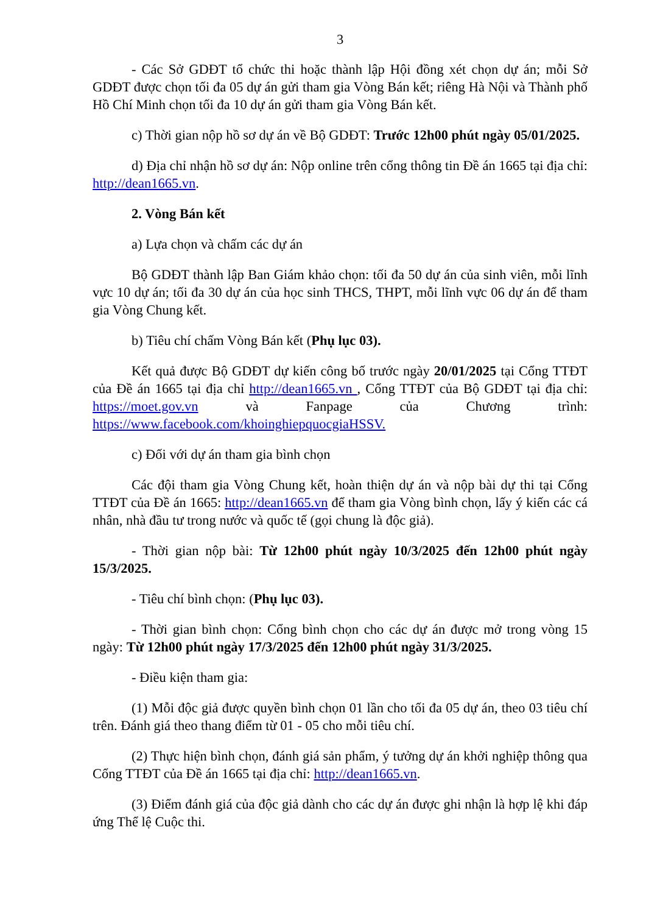3
- Các Sở GDĐT tổ chức thi hoặc thành lập Hội đồng xét chọn dự án; mỗi Sở GDĐT được chọn tối đa 05 dự án gửi tham gia Vòng Bán kết; riêng Hà Nội và Thành phố Hồ Chí Minh chọn tối đa 10 dự án gửi tham gia Vòng Bán kết.
c) Thời gian nộp hồ sơ dự án về Bộ GDĐT: Trước 12h00 phút ngày 05/01/2025.
d) Địa chỉ nhận hồ sơ dự án: Nộp online trên cổng thông tin Đề án 1665 tại địa chỉ: http://dean1665.vn.
2. Vòng Bán kết
a) Lựa chọn và chấm các dự án
Bộ GDĐT thành lập Ban Giám khảo chọn: tối đa 50 dự án của sinh viên, mỗi lĩnh vực 10 dự án; tối đa 30 dự án của học sinh THCS, THPT, mỗi lĩnh vực 06 dự án để tham gia Vòng Chung kết.
b) Tiêu chí chấm Vòng Bán kết (Phụ lục 03).
Kết quả được Bộ GDĐT dự kiến công bố trước ngày 20/01/2025 tại Cổng TTĐT của Đề án 1665 tại địa chỉ http://dean1665.vn , Cổng TTĐT của Bộ GDĐT tại địa chỉ: https://moet.gov.vn và Fanpage của Chương trình: https://www.facebook.com/khoinghiepquocgiaHSSV.
c) Đối với dự án tham gia bình chọn
Các đội tham gia Vòng Chung kết, hoàn thiện dự án và nộp bài dự thi tại Cổng TTĐT của Đề án 1665: http://dean1665.vn để tham gia Vòng bình chọn, lấy ý kiến các cá nhân, nhà đầu tư trong nước và quốc tế (gọi chung là độc giả).
- Thời gian nộp bài: Từ 12h00 phút ngày 10/3/2025 đến 12h00 phút ngày 15/3/2025.
- Tiêu chí bình chọn: (Phụ lục 03).
- Thời gian bình chọn: Cổng bình chọn cho các dự án được mở trong vòng 15 ngày: Từ 12h00 phút ngày 17/3/2025 đến 12h00 phút ngày 31/3/2025.
- Điều kiện tham gia:
(1) Mỗi độc giả được quyền bình chọn 01 lần cho tối đa 05 dự án, theo 03 tiêu chí trên. Đánh giá theo thang điểm từ 01 - 05 cho mỗi tiêu chí.
(2) Thực hiện bình chọn, đánh giá sản phẩm, ý tưởng dự án khởi nghiệp thông qua Cổng TTĐT của Đề án 1665 tại địa chỉ: http://dean1665.vn.
(3) Điểm đánh giá của độc giả dành cho các dự án được ghi nhận là hợp lệ khi đáp ứng Thể lệ Cuộc thi.